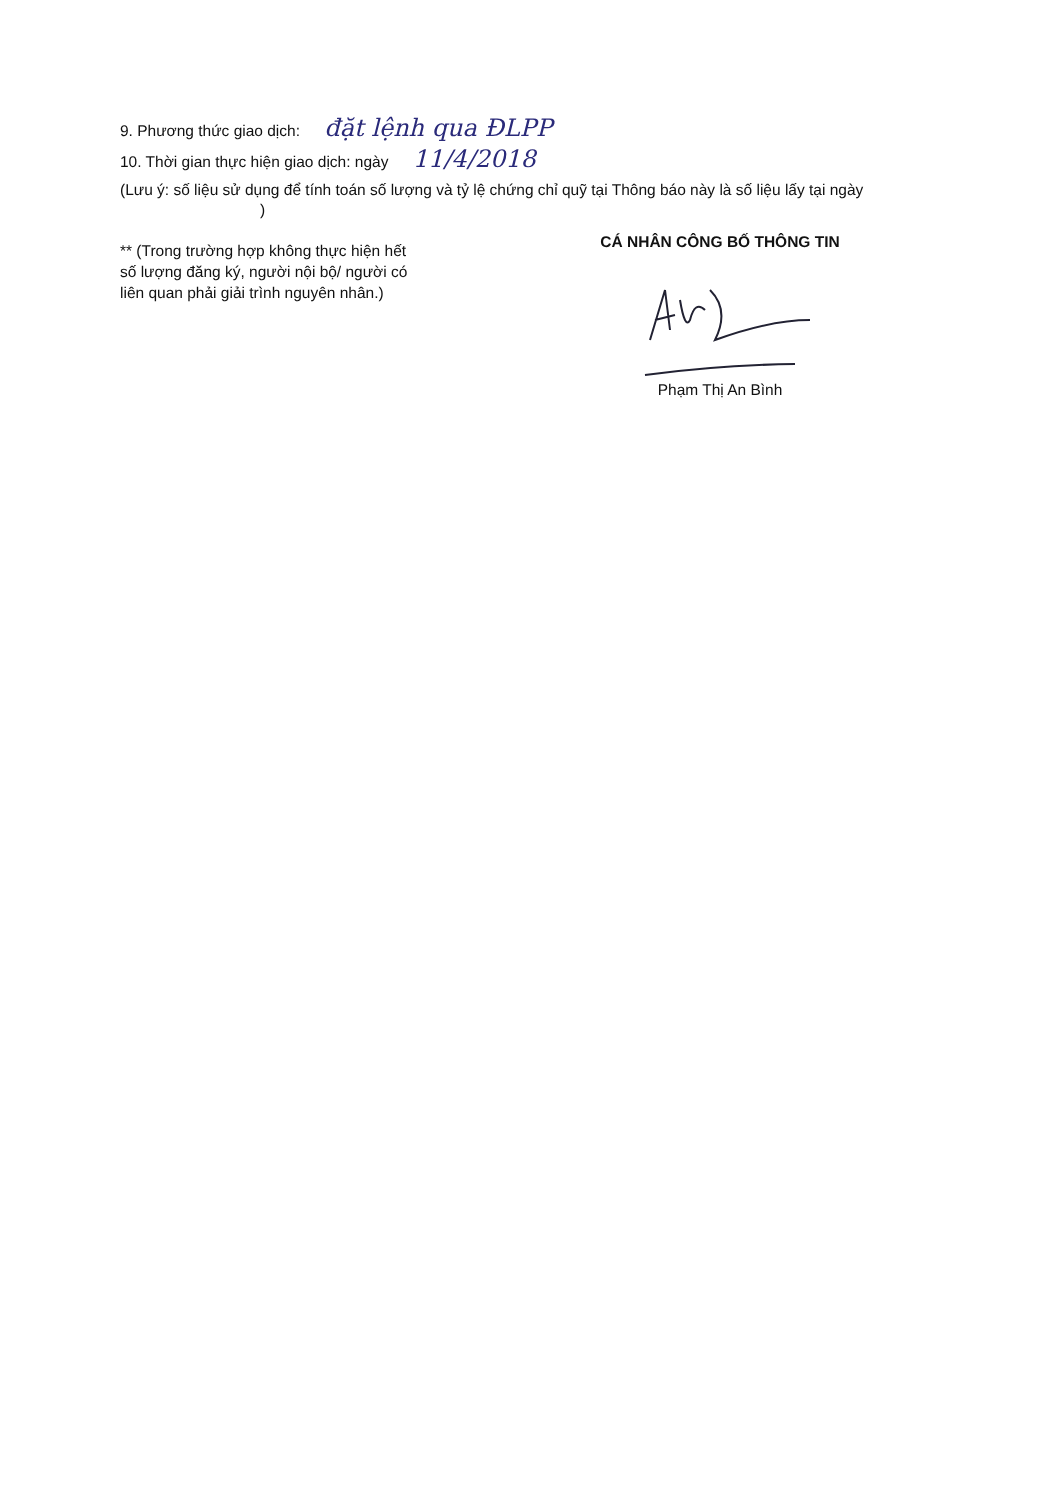9. Phương thức giao dịch: đặt lệnh qua ĐLPP
10. Thời gian thực hiện giao dịch: ngày 11/4/2018
(Lưu ý: số liệu sử dụng để tính toán số lượng và tỷ lệ chứng chỉ quỹ tại Thông báo này là số liệu lấy tại ngày )
** (Trong trường hợp không thực hiện hết số lượng đăng ký, người nội bộ/ người có liên quan phải giải trình nguyên nhân.)
CÁ NHÂN CÔNG BỐ THÔNG TIN
Phạm Thị An Bình